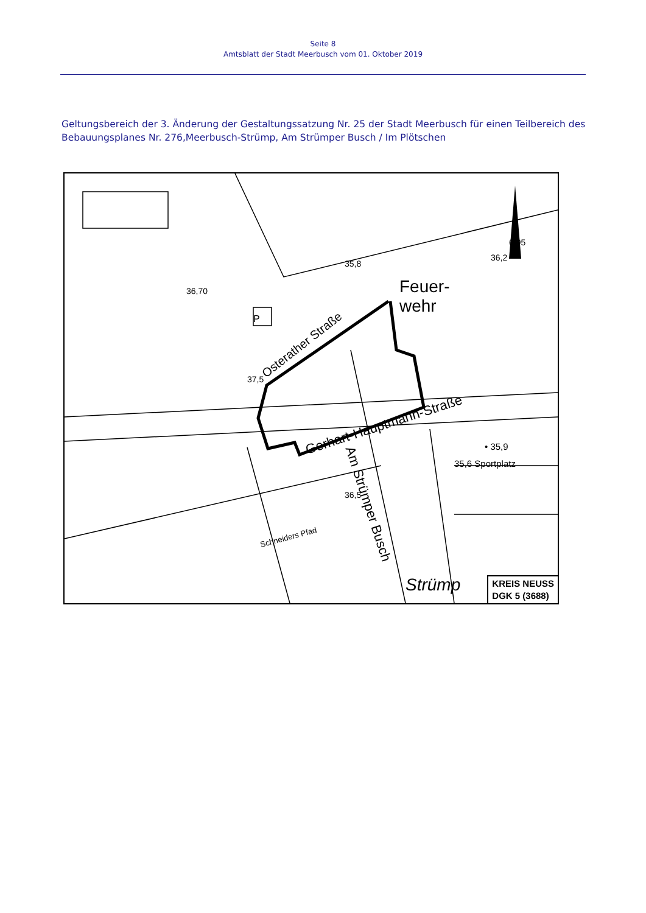Seite 8
Amtsblatt der Stadt Meerbusch vom 01. Oktober 2019
Geltungsbereich der 3. Änderung der Gestaltungssatzung Nr. 25 der Stadt Meerbusch für einen Teilbereich des Bebauungsplanes Nr. 276,Meerbusch-Strümp, Am Strümper Busch / Im Plötschen
Feuer-
wehr
Osterather Straße
Gerhart-Hauptmann-Straße
Am Strümper Busch
Schneiders Pfad
• 35,9
35,6 Sportplatz
36,70
37,5
36,5
35,8
6,95
36,2
P
Strümp
KREIS NEUSS
DGK 5 (3688)